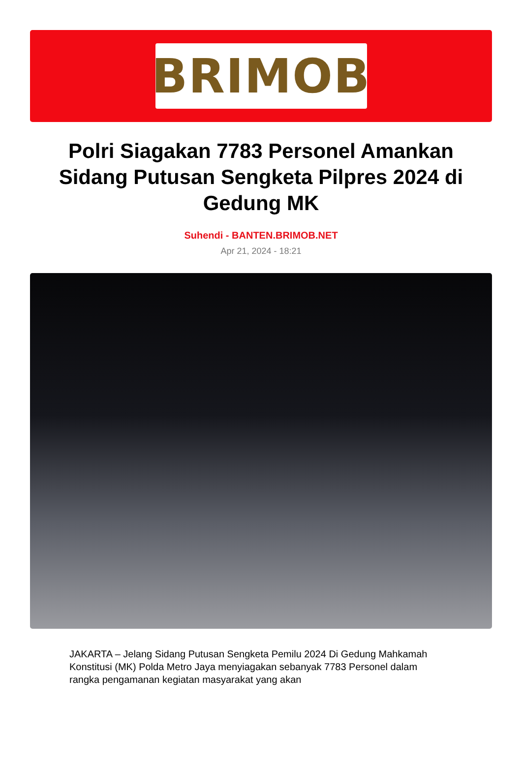BRIMOB
Polri Siagakan 7783 Personel Amankan Sidang Putusan Sengketa Pilpres 2024 di Gedung MK
Suhendi - BANTEN.BRIMOB.NET
Apr 21, 2024 - 18:21
JAKARTA – Jelang Sidang Putusan Sengketa Pemilu 2024 Di Gedung Mahkamah Konstitusi (MK) Polda Metro Jaya menyiagakan sebanyak 7783 Personel dalam rangka pengamanan kegiatan masyarakat yang akan